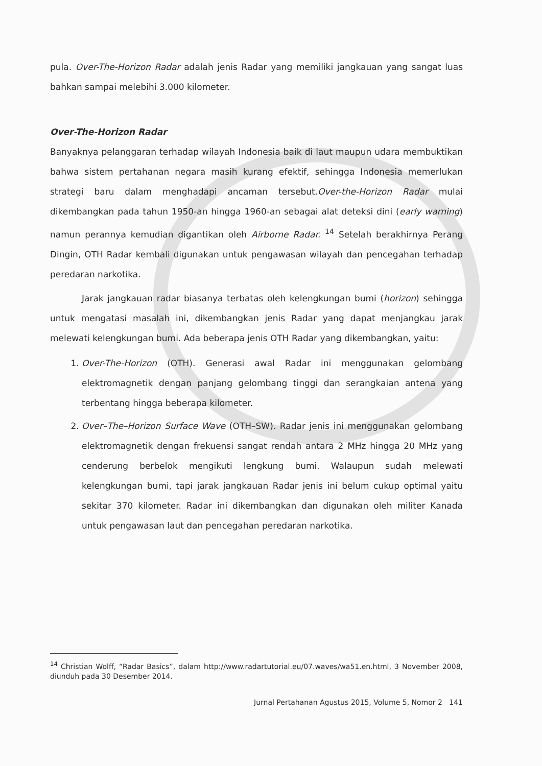pula. Over-The-Horizon Radar adalah jenis Radar yang memiliki jangkauan yang sangat luas bahkan sampai melebihi 3.000 kilometer.
Over-The-Horizon Radar
Banyaknya pelanggaran terhadap wilayah Indonesia baik di laut maupun udara membuktikan bahwa sistem pertahanan negara masih kurang efektif, sehingga Indonesia memerlukan strategi baru dalam menghadapi ancaman tersebut.Over-the-Horizon Radar mulai dikembangkan pada tahun 1950-an hingga 1960-an sebagai alat deteksi dini (early warning) namun perannya kemudian digantikan oleh Airborne Radar. <sup>14</sup> Setelah berakhirnya Perang Dingin, OTH Radar kembali digunakan untuk pengawasan wilayah dan pencegahan terhadap peredaran narkotika.
Jarak jangkauan radar biasanya terbatas oleh kelengkungan bumi (horizon) sehingga untuk mengatasi masalah ini, dikembangkan jenis Radar yang dapat menjangkau jarak melewati kelengkungan bumi. Ada beberapa jenis OTH Radar yang dikembangkan, yaitu:
1. Over-The-Horizon (OTH). Generasi awal Radar ini menggunakan gelombang elektromagnetik dengan panjang gelombang tinggi dan serangkaian antena yang terbentang hingga beberapa kilometer.
2. Over–The–Horizon Surface Wave (OTH–SW). Radar jenis ini menggunakan gelombang elektromagnetik dengan frekuensi sangat rendah antara 2 MHz hingga 20 MHz yang cenderung berbelok mengikuti lengkung bumi. Walaupun sudah melewati kelengkungan bumi, tapi jarak jangkauan Radar jenis ini belum cukup optimal yaitu sekitar 370 kilometer. Radar ini dikembangkan dan digunakan oleh militer Kanada untuk pengawasan laut dan pencegahan peredaran narkotika.
<sup>14</sup> Christian Wolff, “Radar Basics”, dalam http://www.radartutorial.eu/07.waves/wa51.en.html, 3 November 2008, diunduh pada 30 Desember 2014.
Jurnal Pertahanan Agustus 2015, Volume 5, Nomor 2 141